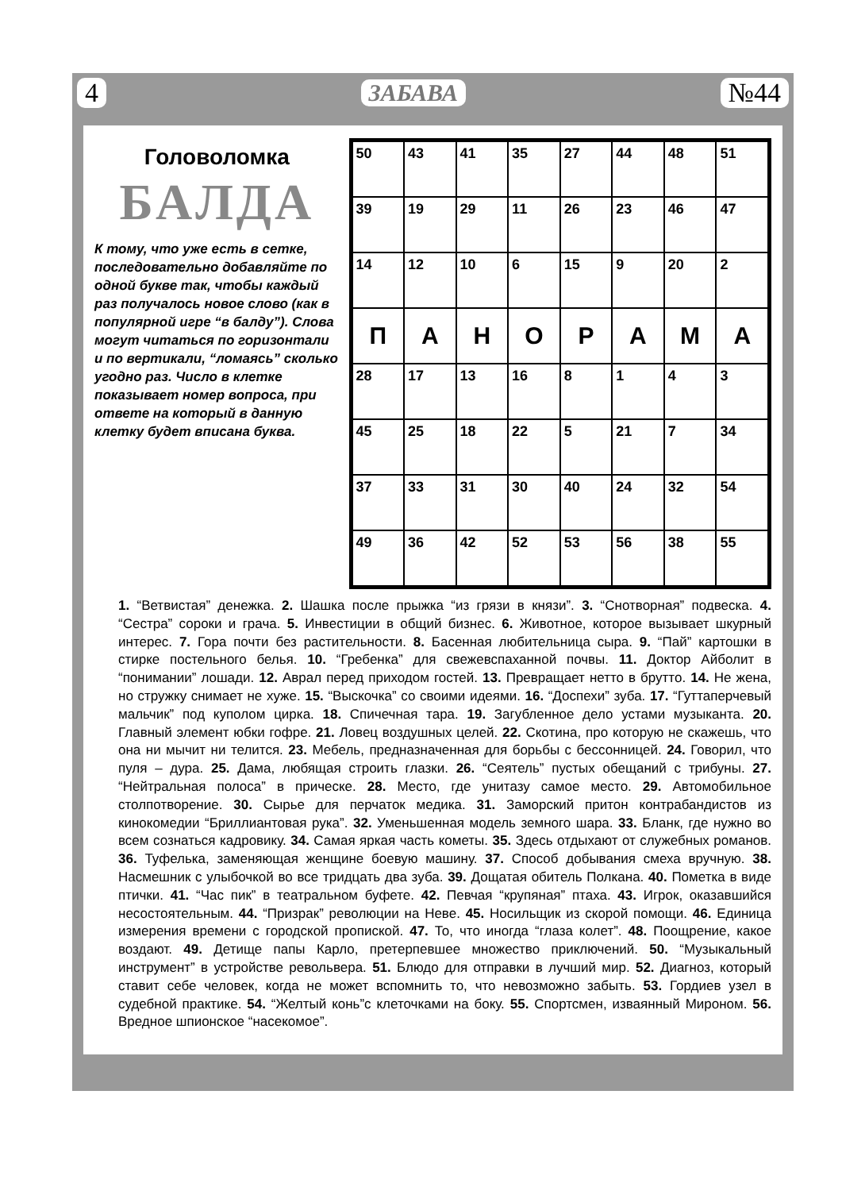4 ЗАБАВА №44
Головоломка
БАЛДА
К тому, что уже есть в сетке, последовательно добавляйте по одной букве так, чтобы каждый раз получалось новое слово (как в популярной игре “в балду”). Слова могут читаться по горизонтали и по вертикали, “ломаясь” сколько угодно раз. Число в клетке показывает номер вопроса, при ответе на который в данную клетку будет вписана буква.
| 50 | 43 | 41 | 35 | 27 | 44 | 48 | 51 |
| 39 | 19 | 29 | 11 | 26 | 23 | 46 | 47 |
| 14 | 12 | 10 | 6 | 15 | 9 | 20 | 2 |
| П | А | Н | О | Р | А | М | А |
| 28 | 17 | 13 | 16 | 8 | 1 | 4 | 3 |
| 45 | 25 | 18 | 22 | 5 | 21 | 7 | 34 |
| 37 | 33 | 31 | 30 | 40 | 24 | 32 | 54 |
| 49 | 36 | 42 | 52 | 53 | 56 | 38 | 55 |
1. “Ветвистая” денежка. 2. Шашка после прыжка “из грязи в князи”. 3. “Снотворная” подвеска. 4. “Сестра” сороки и грача. 5. Инвестиции в общий бизнес. 6. Животное, которое вызывает шкурный интерес. 7. Гора почти без растительности. 8. Басенная любительница сыра. 9. “Пай” картошки в стирке постельного белья. 10. “Гребенка” для свежевспаханной почвы. 11. Доктор Айболит в “понимании” лошади. 12. Аврал перед приходом гостей. 13. Превращает нетто в брутто. 14. Не жена, но стружку снимает не хуже. 15. “Выскочка” со своими идеями. 16. “Доспехи” зуба. 17. “Гуттаперчевый мальчик” под куполом цирка. 18. Спичечная тара. 19. Загубленное дело устами музыканта. 20. Главный элемент юбки гофре. 21. Ловец воздушных целей. 22. Скотина, про которую не скажешь, что она ни мычит ни телится. 23. Мебель, предназначенная для борьбы с бессонницей. 24. Говорил, что пуля – дура. 25. Дама, любящая строить глазки. 26. “Сеятель” пустых обещаний с трибуны. 27. “Нейтральная полоса” в прическе. 28. Место, где унитазу самое место. 29. Автомобильное столпотворение. 30. Сырье для перчаток медика. 31. Заморский притон контрабандистов из кинокомедии “Бриллиантовая рука”. 32. Уменьшенная модель земного шара. 33. Бланк, где нужно во всем сознаться кадровику. 34. Самая яркая часть кометы. 35. Здесь отдыхают от служебных романов. 36. Туфелька, заменяющая женщине боевую машину. 37. Способ добывания смеха вручную. 38. Насмешник с улыбочкой во все тридцать два зуба. 39. Дощатая обитель Полкана. 40. Пометка в виде птички. 41. “Час пик” в театральном буфете. 42. Певчая “крупяная” птаха. 43. Игрок, оказавшийся несостоятельным. 44. “Призрак” революции на Неве. 45. Носильщик из скорой помощи. 46. Единица измерения времени с городской пропиской. 47. То, что иногда “глаза колет”. 48. Поощрение, какое воздают. 49. Детище папы Карло, претерпевшее множество приключений. 50. “Музыкальный инструмент” в устройстве револьвера. 51. Блюдо для отправки в лучший мир. 52. Диагноз, который ставит себе человек, когда не может вспомнить то, что невозможно забыть. 53. Гордиев узел в судебной практике. 54. “Желтый конь”с клеточками на боку. 55. Спортсмен, изваянный Мироном. 56. Вредное шпионское “насекомое”.